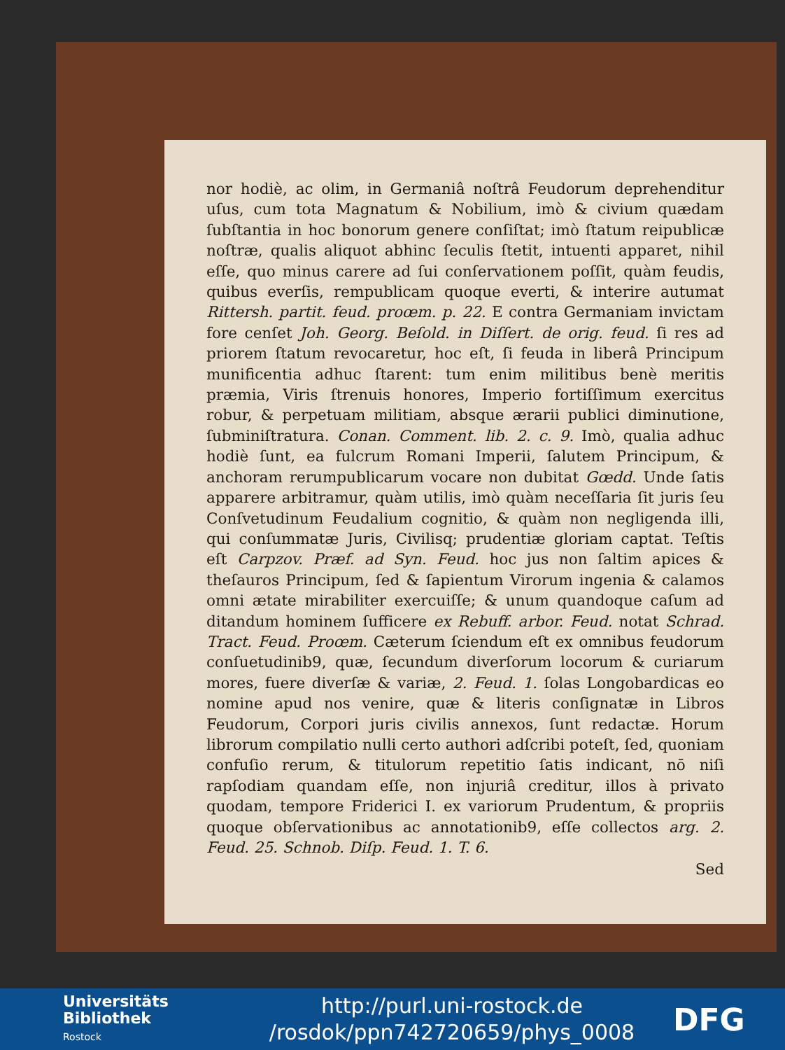nor hodiè, ac olim, in Germaniâ noſtrâ Feudorum deprehenditur uſus, cum tota Magnatum & Nobilium, imò & civium quædam ſubſtantia in hoc bonorum genere conſiſtat; imò ſtatum reipublicæ noſtræ, qualis aliquot abhinc ſeculis ſtetit, intuenti apparet, nihil eſſe, quo minus carere ad ſui conſervationem poſſit, quàm feudis, quibus everſis, rempublicam quoque everti, & interire autumat Rittersh. partit. feud. proœm. p. 22. E contra Germaniam invictam fore cenſet Joh. Georg. Beſold. in Diſſert. de orig. feud. ſi res ad priorem ſtatum revocaretur, hoc eſt, ſi feuda in liberâ Principum munificentia adhuc ſtarent: tum enim militibus benè meritis præmia, Viris ſtrenuis honores, Imperio fortiſſimum exercitus robur, & perpetuam militiam, absque ærarii publici diminutione, ſubminiſtratura. Conan. Comment. lib. 2. c. 9. Imò, qualia adhuc hodiè ſunt, ea fulcrum Romani Imperii, ſalutem Principum, & anchoram rerumpublicarum vocare non dubitat Gœdd. Unde ſatis apparere arbitramur, quàm utilis, imò quàm neceſſaria ſit juris ſeu Conſvetudinum Feudalium cognitio, & quàm non negligenda illi, qui conſummatæ Juris, Civilisq; prudentiæ gloriam captat. Teſtis eſt Carpzov. Præf. ad Syn. Feud. hoc jus non ſaltim apices & theſauros Principum, ſed & ſapientum Virorum ingenia & calamos omni ætate mirabiliter exercuiſſe; & unum quandoque caſum ad ditandum hominem ſufficere ex Rebuff. arbor. Feud. notat Schrad. Tract. Feud. Proœm. Cæterum ſciendum eſt ex omnibus feudorum conſuetudinib9, quæ, ſecundum diverſorum locorum & curiarum mores, fuere diverſæ & variæ, 2. Feud. 1. ſolas Longobardicas eo nomine apud nos venire, quæ & literis conſignatæ in Libros Feudorum, Corpori juris civilis annexos, ſunt redactæ. Horum librorum compilatio nulli certo authori adſcribi poteſt, ſed, quoniam confuſio rerum, & titulorum repetitio ſatis indicant, nō niſi rapſodiam quandam eſſe, non injuriâ creditur, illos à privato quodam, tempore Friderici I. ex variorum Prudentum, & propriis quoque obſervationibus ac annotationib9, eſſe collectos arg. 2. Feud. 25. Schnob. Diſp. Feud. 1. T. 6.
Sed
Universitäts
Bibliothek
Rostock
http://purl.uni-rostock.de
/rosdok/ppn742720659/phys_0008
DFG